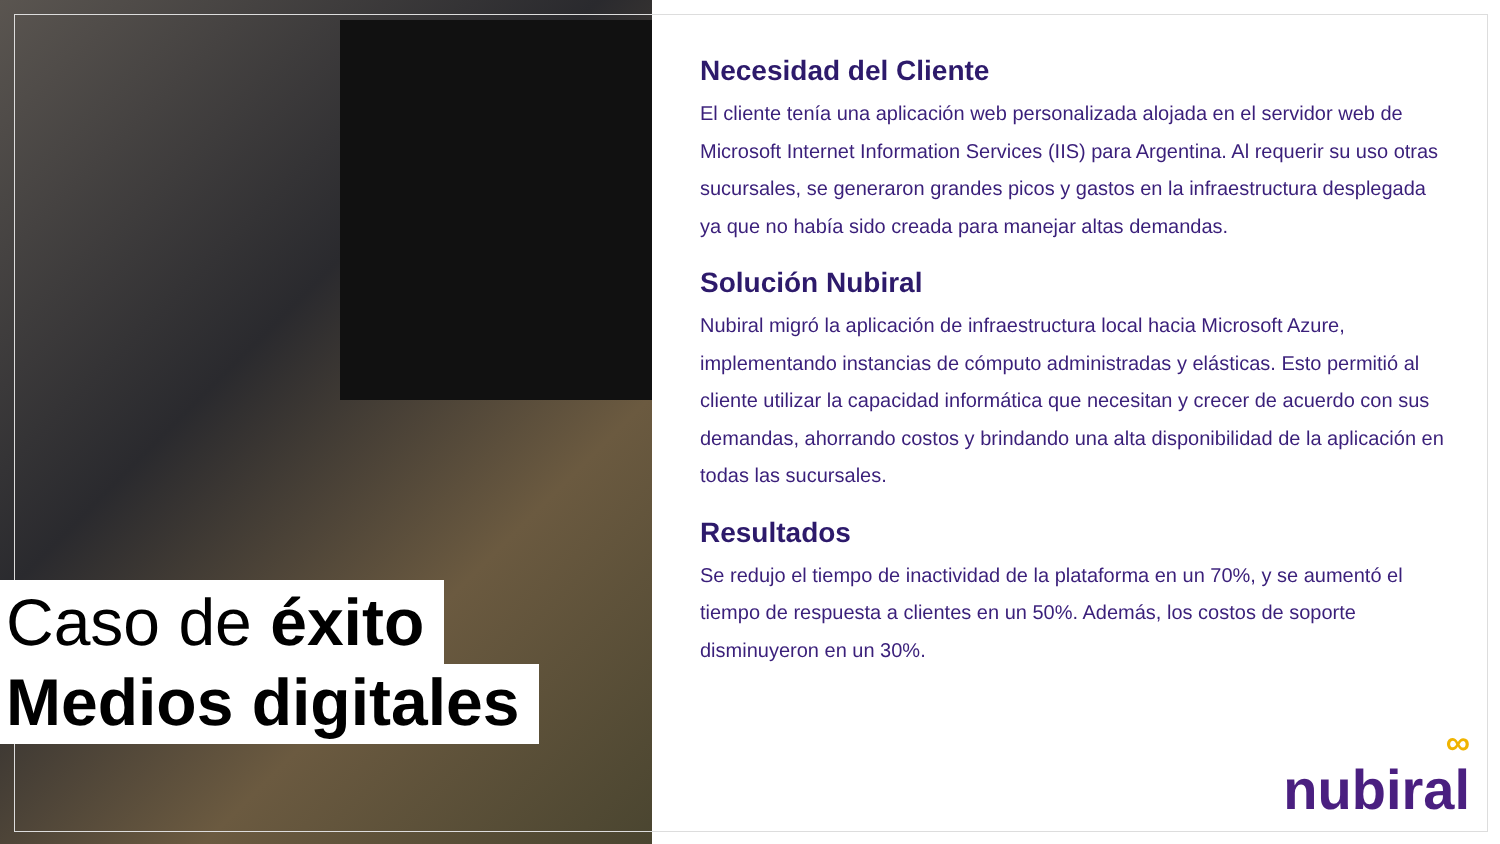Caso de éxito
Medios digitales
Necesidad del Cliente
El cliente tenía una aplicación web personalizada alojada en el servidor web de Microsoft Internet Information Services (IIS) para Argentina. Al requerir su uso otras sucursales, se generaron grandes picos y gastos en la infraestructura desplegada ya que no había sido creada para manejar altas demandas.
Solución Nubiral
Nubiral migró la aplicación de infraestructura local hacia Microsoft Azure, implementando instancias de cómputo administradas y elásticas. Esto permitió al cliente utilizar la capacidad informática que necesitan y crecer de acuerdo con sus demandas, ahorrando costos y brindando una alta disponibilidad de la aplicación en todas las sucursales.
Resultados
Se redujo el tiempo de inactividad de la plataforma en un 70%, y se aumentó el tiempo de respuesta a clientes en un 50%. Además, los costos de soporte disminuyeron en un 30%.
∞
nubiral